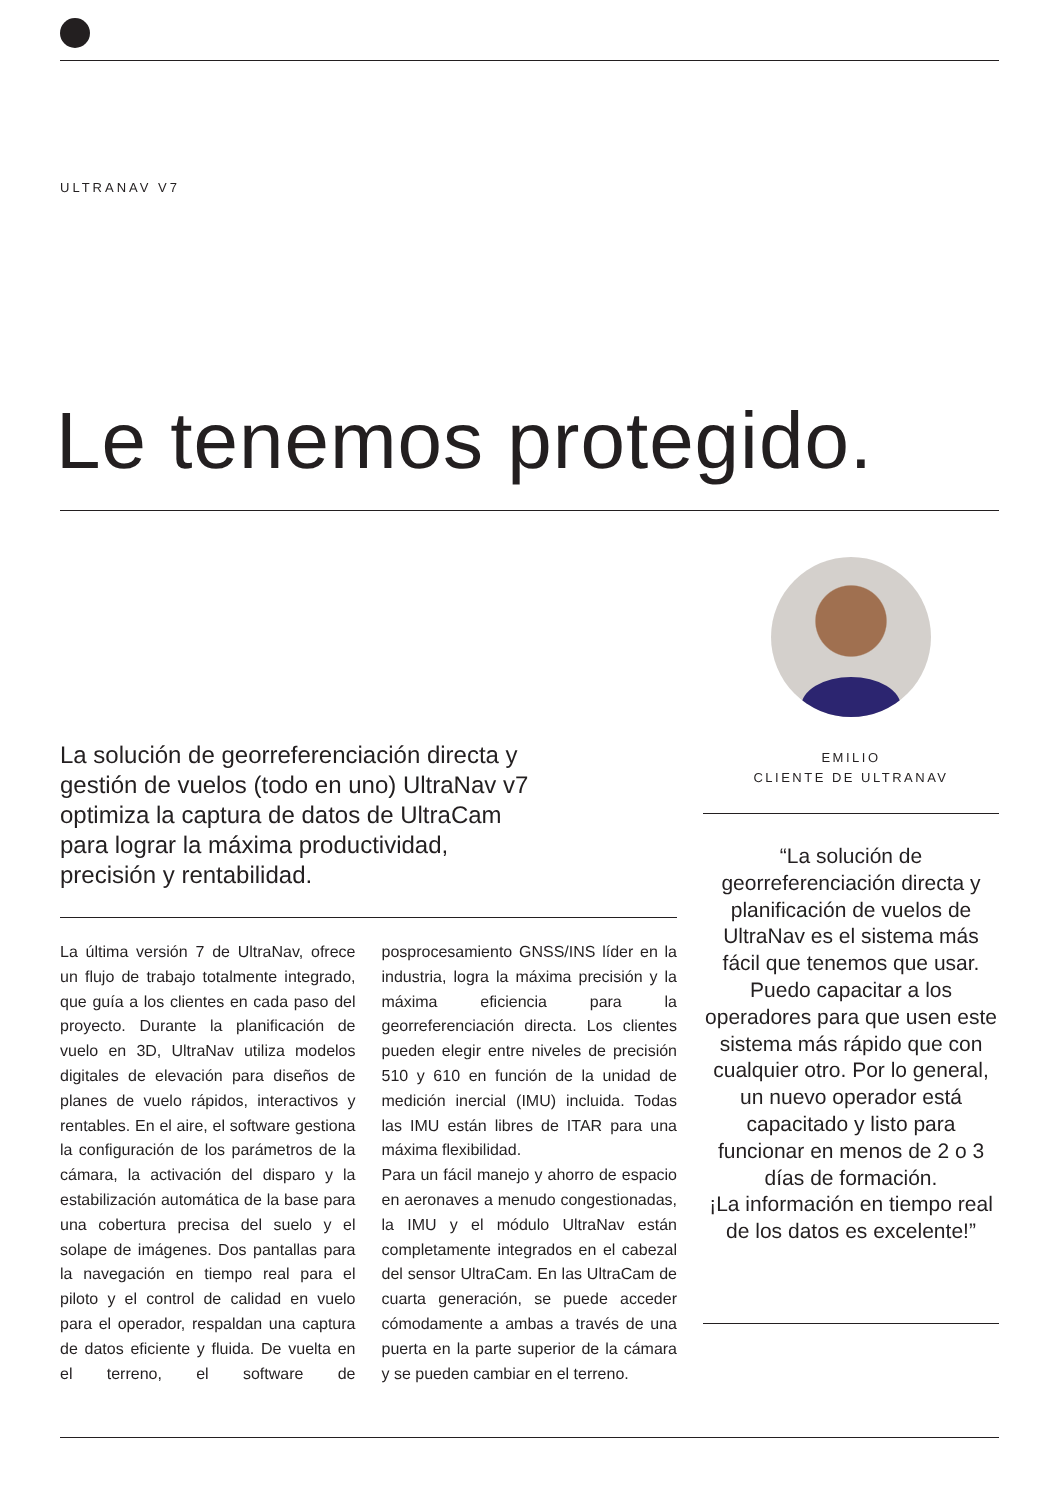ULTRANAV V7
Le tenemos protegido.
EMILIO
CLIENTE DE ULTRANAV
La solución de georreferenciación directa y gestión de vuelos (todo en uno) UltraNav v7 optimiza la captura de datos de UltraCam para lograr la máxima productividad, precisión y rentabilidad.
La última versión 7 de UltraNav, ofrece un flujo de trabajo totalmente integrado, que guía a los clientes en cada paso del proyecto. Durante la planificación de vuelo en 3D, UltraNav utiliza modelos digitales de elevación para diseños de planes de vuelo rápidos, interactivos y rentables. En el aire, el software gestiona la configuración de los parámetros de la cámara, la activación del disparo y la estabilización automática de la base para una cobertura precisa del suelo y el solape de imágenes. Dos pantallas para la navegación en tiempo real para el piloto y el control de calidad en vuelo para el operador, respaldan una captura de datos eficiente y fluida. De vuelta en el terreno, el software de posprocesamiento GNSS/INS líder en la industria, logra la máxima precisión y la máxima eficiencia para la georreferenciación directa. Los clientes pueden elegir entre niveles de precisión 510 y 610 en función de la unidad de medición inercial (IMU) incluida. Todas las IMU están libres de ITAR para una máxima flexibilidad.
Para un fácil manejo y ahorro de espacio en aeronaves a menudo congestionadas, la IMU y el módulo UltraNav están completamente integrados en el cabezal del sensor UltraCam. En las UltraCam de cuarta generación, se puede acceder cómodamente a ambas a través de una puerta en la parte superior de la cámara y se pueden cambiar en el terreno.
“La solución de georreferenciación directa y planificación de vuelos de UltraNav es el sistema más fácil que tenemos que usar. Puedo capacitar a los operadores para que usen este sistema más rápido que con cualquier otro. Por lo general, un nuevo operador está capacitado y listo para funcionar en menos de 2 o 3 días de formación.
¡La información en tiempo real de los datos es excelente!”